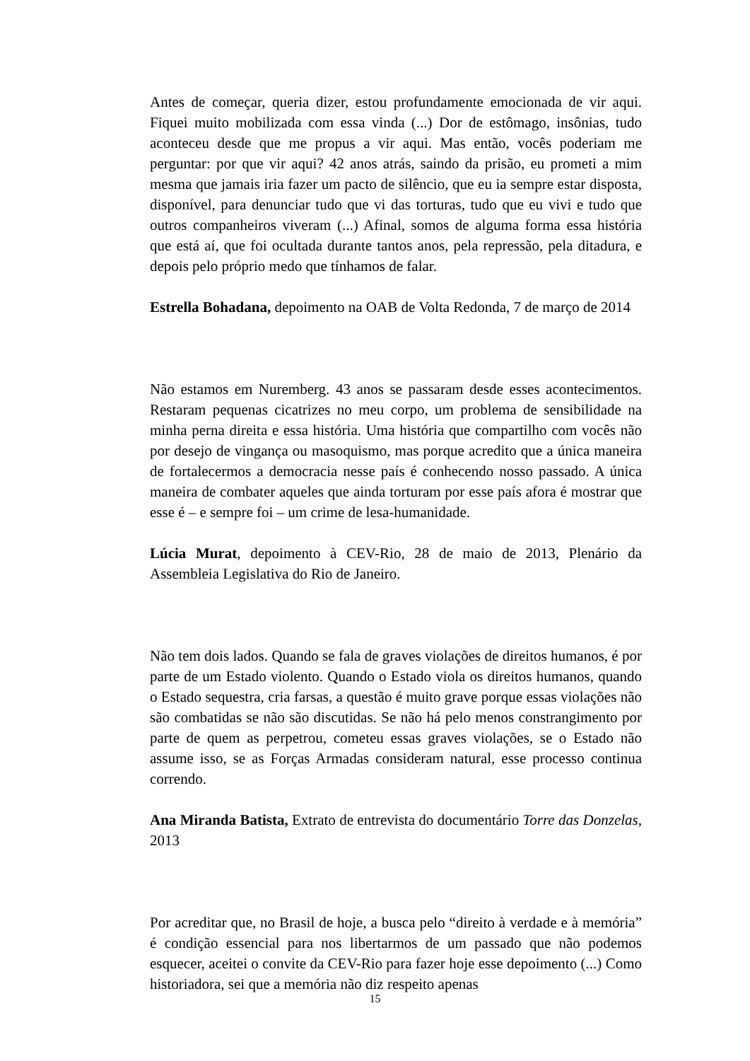Antes de começar, queria dizer, estou profundamente emocionada de vir aqui. Fiquei muito mobilizada com essa vinda (...) Dor de estômago, insônias, tudo aconteceu desde que me propus a vir aqui. Mas então, vocês poderiam me perguntar: por que vir aqui? 42 anos atrás, saindo da prisão, eu prometi a mim mesma que jamais iria fazer um pacto de silêncio, que eu ia sempre estar disposta, disponível, para denunciar tudo que vi das torturas, tudo que eu vivi e tudo que outros companheiros viveram (...) Afinal, somos de alguma forma essa história que está aí, que foi ocultada durante tantos anos, pela repressão, pela ditadura, e depois pelo próprio medo que tínhamos de falar.
Estrella Bohadana, depoimento na OAB de Volta Redonda, 7 de março de 2014
Não estamos em Nuremberg. 43 anos se passaram desde esses acontecimentos. Restaram pequenas cicatrizes no meu corpo, um problema de sensibilidade na minha perna direita e essa história. Uma história que compartilho com vocês não por desejo de vingança ou masoquismo, mas porque acredito que a única maneira de fortalecermos a democracia nesse país é conhecendo nosso passado. A única maneira de combater aqueles que ainda torturam por esse país afora é mostrar que esse é – e sempre foi – um crime de lesa-humanidade.
Lúcia Murat, depoimento à CEV-Rio, 28 de maio de 2013, Plenário da Assembleia Legislativa do Rio de Janeiro.
Não tem dois lados. Quando se fala de graves violações de direitos humanos, é por parte de um Estado violento. Quando o Estado viola os direitos humanos, quando o Estado sequestra, cria farsas, a questão é muito grave porque essas violações não são combatidas se não são discutidas. Se não há pelo menos constrangimento por parte de quem as perpetrou, cometeu essas graves violações, se o Estado não assume isso, se as Forças Armadas consideram natural, esse processo continua correndo.
Ana Miranda Batista, Extrato de entrevista do documentário Torre das Donzelas, 2013
Por acreditar que, no Brasil de hoje, a busca pelo “direito à verdade e à memória” é condição essencial para nos libertarmos de um passado que não podemos esquecer, aceitei o convite da CEV-Rio para fazer hoje esse depoimento (...) Como historiadora, sei que a memória não diz respeito apenas
15